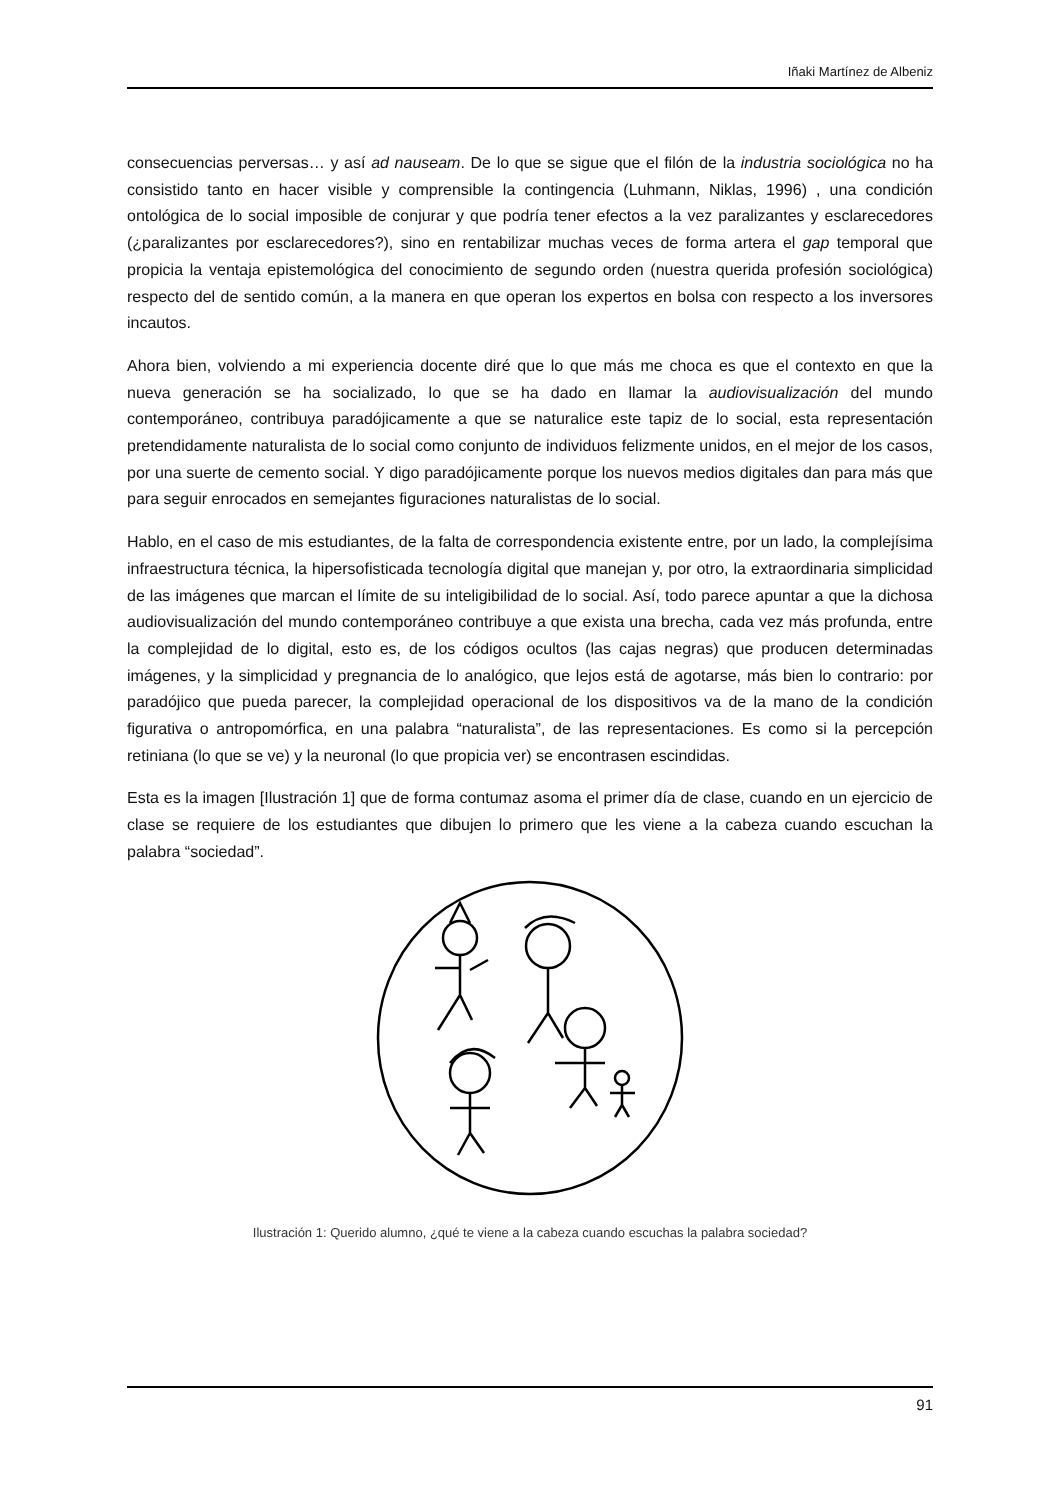Iñaki Martínez de Albeniz
consecuencias perversas… y así ad nauseam. De lo que se sigue que el filón de la industria sociológica no ha consistido tanto en hacer visible y comprensible la contingencia (Luhmann, Niklas, 1996) , una condición ontológica de lo social imposible de conjurar y que podría tener efectos a la vez paralizantes y esclarecedores (¿paralizantes por esclarecedores?), sino en rentabilizar muchas veces de forma artera el gap temporal que propicia la ventaja epistemológica del conocimiento de segundo orden (nuestra querida profesión sociológica) respecto del de sentido común, a la manera en que operan los expertos en bolsa con respecto a los inversores incautos.
Ahora bien, volviendo a mi experiencia docente diré que lo que más me choca es que el contexto en que la nueva generación se ha socializado, lo que se ha dado en llamar la audiovisualización del mundo contemporáneo, contribuya paradójicamente a que se naturalice este tapiz de lo social, esta representación pretendidamente naturalista de lo social como conjunto de individuos felizmente unidos, en el mejor de los casos, por una suerte de cemento social. Y digo paradójicamente porque los nuevos medios digitales dan para más que para seguir enrocados en semejantes figuraciones naturalistas de lo social.
Hablo, en el caso de mis estudiantes, de la falta de correspondencia existente entre, por un lado, la complejísima infraestructura técnica, la hipersofisticada tecnología digital que manejan y, por otro, la extraordinaria simplicidad de las imágenes que marcan el límite de su inteligibilidad de lo social. Así, todo parece apuntar a que la dichosa audiovisualización del mundo contemporáneo contribuye a que exista una brecha, cada vez más profunda, entre la complejidad de lo digital, esto es, de los códigos ocultos (las cajas negras) que producen determinadas imágenes, y la simplicidad y pregnancia de lo analógico, que lejos está de agotarse, más bien lo contrario: por paradójico que pueda parecer, la complejidad operacional de los dispositivos va de la mano de la condición figurativa o antropomórfica, en una palabra “naturalista”, de las representaciones. Es como si la percepción retiniana (lo que se ve) y la neuronal (lo que propicia ver) se encontrasen escindidas.
Esta es la imagen [Ilustración 1] que de forma contumaz asoma el primer día de clase, cuando en un ejercicio de clase se requiere de los estudiantes que dibujen lo primero que les viene a la cabeza cuando escuchan la palabra “sociedad”.
Ilustración 1: Querido alumno, ¿qué te viene a la cabeza cuando escuchas la palabra sociedad?
91